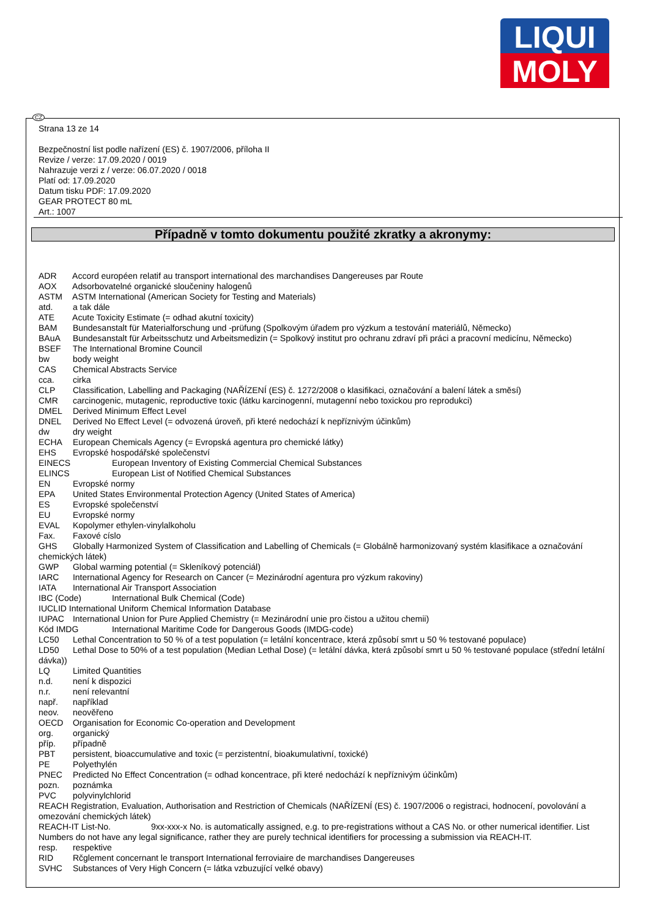LIQUI
MOLY
CZ
Strana 13 ze 14
Bezpečnostní list podle nařízení (ES) č. 1907/2006, příloha II
Revize / verze: 17.09.2020 / 0019
Nahrazuje verzi z / verze: 06.07.2020 / 0018
Platí od: 17.09.2020
Datum tisku PDF: 17.09.2020
GEAR PROTECT 80 mL
Art.: 1007
Případně v tomto dokumentu použité zkratky a akronymy:
ADR Accord européen relatif au transport international des marchandises Dangereuses par Route
AOX Adsorbovatelné organické sloučeniny halogenů
ASTM ASTM International (American Society for Testing and Materials)
atd. a tak dále
ATE Acute Toxicity Estimate (= odhad akutní toxicity)
BAM Bundesanstalt für Materialforschung und -prüfung (Spolkovým úřadem pro výzkum a testování materiálů, Německo)
BAuA Bundesanstalt für Arbeitsschutz und Arbeitsmedizin (= Spolkový institut pro ochranu zdraví při práci a pracovní medicínu, Německo)
BSEF The International Bromine Council
bw body weight
CAS Chemical Abstracts Service
cca. cirka
CLP Classification, Labelling and Packaging (NAŘÍZENÍ (ES) č. 1272/2008 o klasifikaci, označování a balení látek a směsí)
CMR carcinogenic, mutagenic, reproductive toxic (látku karcinogenní, mutagenní nebo toxickou pro reprodukci)
DMEL Derived Minimum Effect Level
DNEL Derived No Effect Level (= odvozená úroveň, při které nedochází k nepříznivým účinkům)
dw dry weight
ECHA European Chemicals Agency (= Evropská agentura pro chemické látky)
EHS Evropské hospodářské společenství
EINECS European Inventory of Existing Commercial Chemical Substances
ELINCS European List of Notified Chemical Substances
EN Evropské normy
EPA United States Environmental Protection Agency (United States of America)
ES Evropské společenství
EU Evropské normy
EVAL Kopolymer ethylen-vinylalkoholu
Fax. Faxové císlo
GHS Globally Harmonized System of Classification and Labelling of Chemicals (= Globálně harmonizovaný systém klasifikace a označování chemických látek)
GWP Global warming potential (= Skleníkový potenciál)
IARC International Agency for Research on Cancer (= Mezinárodní agentura pro výzkum rakoviny)
IATA International Air Transport Association
IBC (Code) International Bulk Chemical (Code)
IUCLID International Uniform Chemical Information Database
IUPAC International Union for Pure Applied Chemistry (= Mezinárodní unie pro čistou a užitou chemii)
Kód IMDG International Maritime Code for Dangerous Goods (IMDG-code)
LC50 Lethal Concentration to 50 % of a test population (= letální koncentrace, která způsobí smrt u 50 % testované populace)
LD50 Lethal Dose to 50% of a test population (Median Lethal Dose) (= letální dávka, která způsobí smrt u 50 % testované populace (střední letální dávka))
LQ Limited Quantities
n.d. není k dispozici
n.r. není relevantní
např. například
neov. neověřeno
OECD Organisation for Economic Co-operation and Development
org. organický
příp. případně
PBT persistent, bioaccumulative and toxic (= perzistentní, bioakumulativní, toxické)
PE Polyethylén
PNEC Predicted No Effect Concentration (= odhad koncentrace, při které nedochází k nepříznivým účinkům)
pozn. poznámka
PVC polyvinylchlorid
REACH Registration, Evaluation, Authorisation and Restriction of Chemicals (NAŘÍZENÍ (ES) č. 1907/2006 o registraci, hodnocení, povolování a omezování chemických látek)
REACH-IT List-No. 9xx-xxx-x No. is automatically assigned, e.g. to pre-registrations without a CAS No. or other numerical identifier. List Numbers do not have any legal significance, rather they are purely technical identifiers for processing a submission via REACH-IT.
resp. respektive
RID Rčglement concernant le transport International ferroviaire de marchandises Dangereuses
SVHC Substances of Very High Concern (= látka vzbuzující velké obavy)